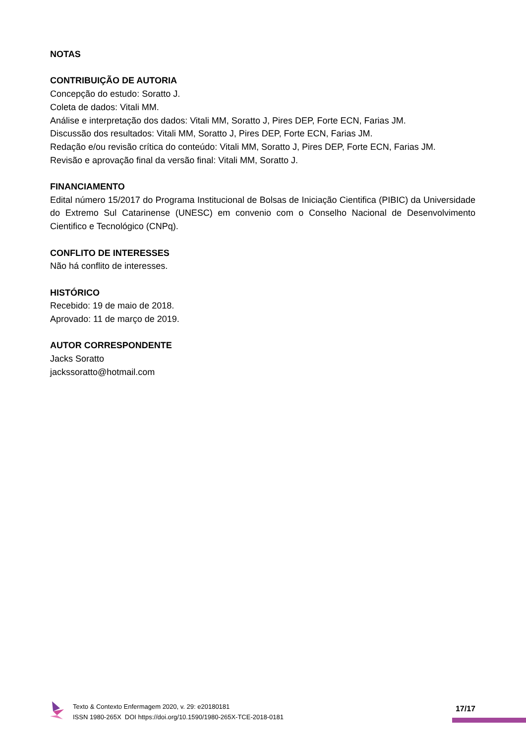NOTAS
CONTRIBUIÇÃO DE AUTORIA
Concepção do estudo: Soratto J.
Coleta de dados: Vitali MM.
Análise e interpretação dos dados: Vitali MM, Soratto J, Pires DEP, Forte ECN, Farias JM.
Discussão dos resultados: Vitali MM, Soratto J, Pires DEP, Forte ECN, Farias JM.
Redação e/ou revisão crítica do conteúdo: Vitali MM, Soratto J, Pires DEP, Forte ECN, Farias JM.
Revisão e aprovação final da versão final: Vitali MM, Soratto J.
FINANCIAMENTO
Edital número 15/2017 do Programa Institucional de Bolsas de Iniciação Cientifica (PIBIC) da Universidade do Extremo Sul Catarinense (UNESC) em convenio com o Conselho Nacional de Desenvolvimento Cientifico e Tecnológico (CNPq).
CONFLITO DE INTERESSES
Não há conflito de interesses.
HISTÓRICO
Recebido: 19 de maio de 2018.
Aprovado: 11 de março de 2019.
AUTOR CORRESPONDENTE
Jacks Soratto
jackssoratto@hotmail.com
Texto & Contexto Enfermagem 2020, v. 29: e20180181
ISSN 1980-265X DOI https://doi.org/10.1590/1980-265X-TCE-2018-0181
17/17